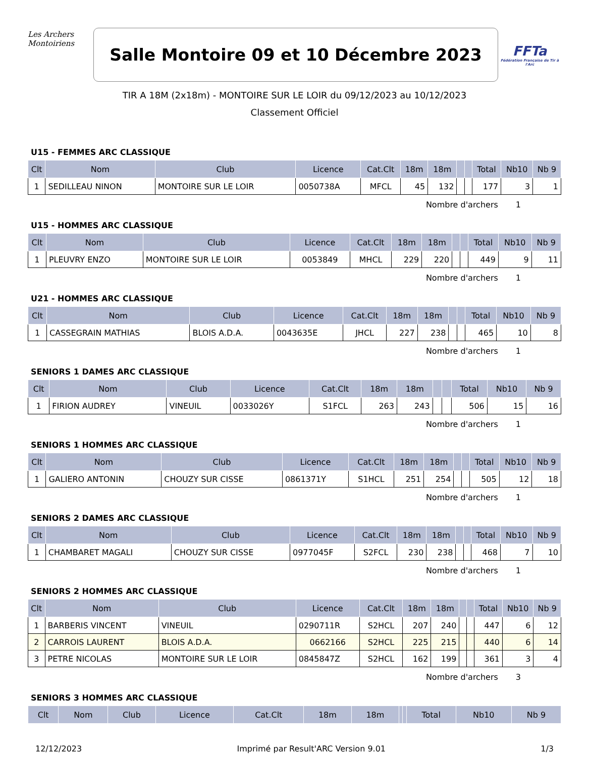Les Archers
Montoiriens
Salle Montoire 09 et 10 Décembre 2023
FFTa
Fédération Française de Tir à l'Arc
TIR A 18M (2x18m) - MONTOIRE SUR LE LOIR du 09/12/2023 au 10/12/2023
Classement Officiel
U15 - FEMMES ARC CLASSIQUE
| Clt | Nom | Club | Licence | Cat.Clt | 18m | 18m | | | Total | Nb10 | Nb 9 |
| --- | --- | --- | --- | --- | --- | --- | --- | --- | --- | --- | --- |
| 1 | SEDILLEAU NINON | MONTOIRE SUR LE LOIR | 0050738A | MFCL | 45 | 132 | | | 177 | 3 | 1 |
Nombre d'archers 1
U15 - HOMMES ARC CLASSIQUE
| Clt | Nom | Club | Licence | Cat.Clt | 18m | 18m | | | Total | Nb10 | Nb 9 |
| --- | --- | --- | --- | --- | --- | --- | --- | --- | --- | --- | --- |
| 1 | PLEUVRY ENZO | MONTOIRE SUR LE LOIR | 0053849 | MHCL | 229 | 220 | | | 449 | 9 | 11 |
Nombre d'archers 1
U21 - HOMMES ARC CLASSIQUE
| Clt | Nom | Club | Licence | Cat.Clt | 18m | 18m | | | Total | Nb10 | Nb 9 |
| --- | --- | --- | --- | --- | --- | --- | --- | --- | --- | --- | --- |
| 1 | CASSEGRAIN MATHIAS | BLOIS A.D.A. | 0043635E | JHCL | 227 | 238 | | | 465 | 10 | 8 |
Nombre d'archers 1
SENIORS 1 DAMES ARC CLASSIQUE
| Clt | Nom | Club | Licence | Cat.Clt | 18m | 18m | | | Total | Nb10 | Nb 9 |
| --- | --- | --- | --- | --- | --- | --- | --- | --- | --- | --- | --- |
| 1 | FIRION AUDREY | VINEUIL | 0033026Y | S1FCL | 263 | 243 | | | 506 | 15 | 16 |
Nombre d'archers 1
SENIORS 1 HOMMES ARC CLASSIQUE
| Clt | Nom | Club | Licence | Cat.Clt | 18m | 18m | | | Total | Nb10 | Nb 9 |
| --- | --- | --- | --- | --- | --- | --- | --- | --- | --- | --- | --- |
| 1 | GALIERO ANTONIN | CHOUZY SUR CISSE | 0861371Y | S1HCL | 251 | 254 | | | 505 | 12 | 18 |
Nombre d'archers 1
SENIORS 2 DAMES ARC CLASSIQUE
| Clt | Nom | Club | Licence | Cat.Clt | 18m | 18m | | | Total | Nb10 | Nb 9 |
| --- | --- | --- | --- | --- | --- | --- | --- | --- | --- | --- | --- |
| 1 | CHAMBARET MAGALI | CHOUZY SUR CISSE | 0977045F | S2FCL | 230 | 238 | | | 468 | 7 | 10 |
Nombre d'archers 1
SENIORS 2 HOMMES ARC CLASSIQUE
| Clt | Nom | Club | Licence | Cat.Clt | 18m | 18m | | | Total | Nb10 | Nb 9 |
| --- | --- | --- | --- | --- | --- | --- | --- | --- | --- | --- | --- |
| 1 | BARBERIS VINCENT | VINEUIL | 0290711R | S2HCL | 207 | 240 | | | 447 | 6 | 12 |
| 2 | CARROIS LAURENT | BLOIS A.D.A. | 0662166 | S2HCL | 225 | 215 | | | 440 | 6 | 14 |
| 3 | PETRE NICOLAS | MONTOIRE SUR LE LOIR | 0845847Z | S2HCL | 162 | 199 | | | 361 | 3 | 4 |
Nombre d'archers 3
SENIORS 3 HOMMES ARC CLASSIQUE
| Clt | Nom | Club | Licence | Cat.Clt | 18m | 18m | | | Total | Nb10 | Nb 9 |
| --- | --- | --- | --- | --- | --- | --- | --- | --- | --- | --- | --- |
12/12/2023 Imprimé par Result'ARC Version 9.01 1/3